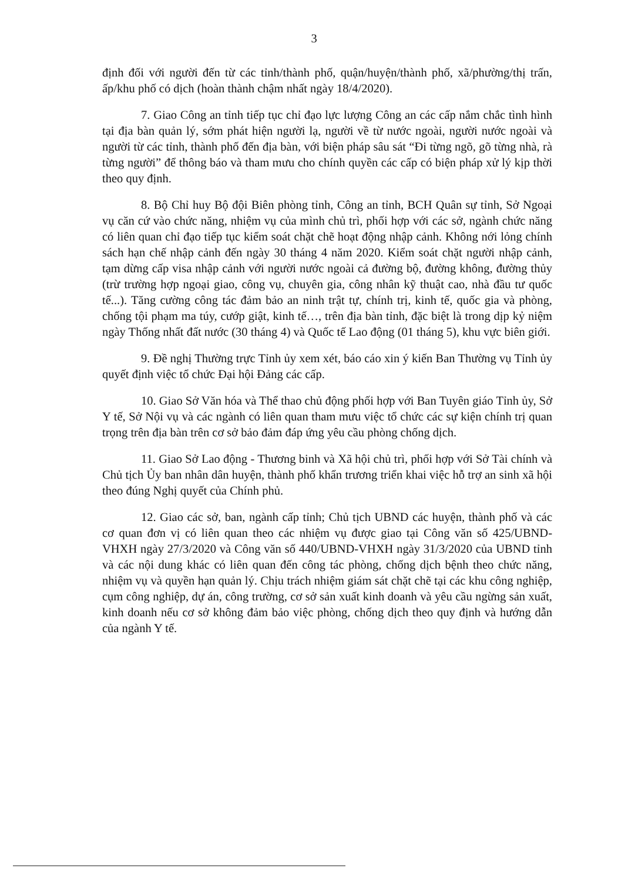3
định đối với người đến từ các tỉnh/thành phố, quận/huyện/thành phố, xã/phường/thị trấn, ấp/khu phố có dịch (hoàn thành chậm nhất ngày 18/4/2020).
7. Giao Công an tỉnh tiếp tục chỉ đạo lực lượng Công an các cấp nắm chắc tình hình tại địa bàn quản lý, sớm phát hiện người lạ, người về từ nước ngoài, người nước ngoài và người từ các tỉnh, thành phố đến địa bàn, với biện pháp sâu sát “Đi từng ngõ, gõ từng nhà, rà từng người” để thông báo và tham mưu cho chính quyền các cấp có biện pháp xử lý kịp thời theo quy định.
8. Bộ Chỉ huy Bộ đội Biên phòng tỉnh, Công an tỉnh, BCH Quân sự tỉnh, Sở Ngoại vụ căn cứ vào chức năng, nhiệm vụ của mình chủ trì, phối hợp với các sở, ngành chức năng có liên quan chỉ đạo tiếp tục kiểm soát chặt chẽ hoạt động nhập cảnh. Không nới lỏng chính sách hạn chế nhập cảnh đến ngày 30 tháng 4 năm 2020. Kiểm soát chặt người nhập cảnh, tạm dừng cấp visa nhập cảnh với người nước ngoài cả đường bộ, đường không, đường thủy (trừ trường hợp ngoại giao, công vụ, chuyên gia, công nhân kỹ thuật cao, nhà đầu tư quốc tế...). Tăng cường công tác đảm bảo an ninh trật tự, chính trị, kinh tế, quốc gia và phòng, chống tội phạm ma túy, cướp giật, kinh tế…, trên địa bàn tỉnh, đặc biệt là trong dịp kỷ niệm ngày Thống nhất đất nước (30 tháng 4) và Quốc tế Lao động (01 tháng 5), khu vực biên giới.
9. Đề nghị Thường trực Tỉnh ủy xem xét, báo cáo xin ý kiến Ban Thường vụ Tỉnh ủy quyết định việc tổ chức Đại hội Đảng các cấp.
10. Giao Sở Văn hóa và Thể thao chủ động phối hợp với Ban Tuyên giáo Tỉnh ủy, Sở Y tế, Sở Nội vụ và các ngành có liên quan tham mưu việc tổ chức các sự kiện chính trị quan trọng trên địa bàn trên cơ sở bảo đảm đáp ứng yêu cầu phòng chống dịch.
11. Giao Sở Lao động - Thương binh và Xã hội chủ trì, phối hợp với Sở Tài chính và Chủ tịch Ủy ban nhân dân huyện, thành phố khẩn trương triển khai việc hỗ trợ an sinh xã hội theo đúng Nghị quyết của Chính phủ.
12. Giao các sở, ban, ngành cấp tỉnh; Chủ tịch UBND các huyện, thành phố và các cơ quan đơn vị có liên quan theo các nhiệm vụ được giao tại Công văn số 425/UBND-VHXH ngày 27/3/2020 và Công văn số 440/UBND-VHXH ngày 31/3/2020 của UBND tỉnh và các nội dung khác có liên quan đến công tác phòng, chống dịch bệnh theo chức năng, nhiệm vụ và quyền hạn quản lý. Chịu trách nhiệm giám sát chặt chẽ tại các khu công nghiệp, cụm công nghiệp, dự án, công trường, cơ sở sản xuất kinh doanh và yêu cầu ngừng sản xuất, kinh doanh nếu cơ sở không đảm bảo việc phòng, chống dịch theo quy định và hướng dẫn của ngành Y tế.